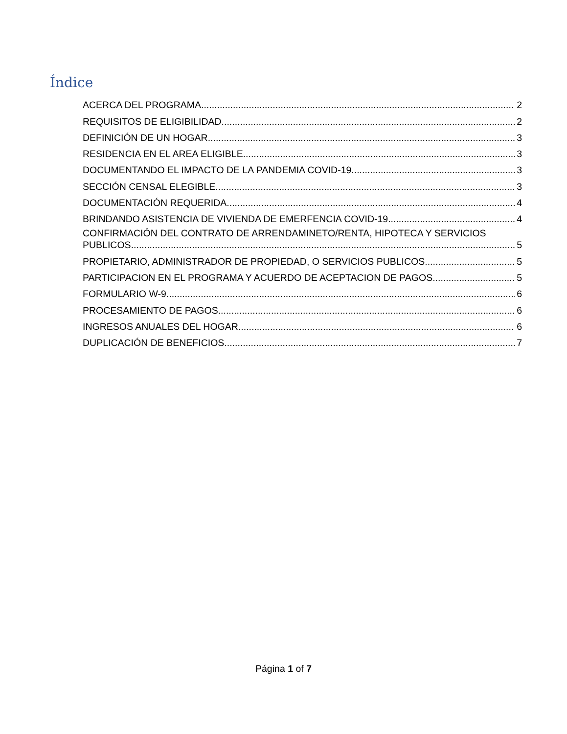Índice
ACERCA DEL PROGRAMA 2
REQUISITOS DE ELIGIBILIDAD 2
DEFINICIÓN DE UN HOGAR 3
RESIDENCIA EN EL AREA ELIGIBLE 3
DOCUMENTANDO EL IMPACTO DE LA PANDEMIA COVID-19 3
SECCIÓN CENSAL ELEGIBLE 3
DOCUMENTACIÓN REQUERIDA 4
BRINDANDO ASISTENCIA DE VIVIENDA DE EMERFENCIA COVID-19 4
CONFIRMACIÓN DEL CONTRATO DE ARRENDAMINETO/RENTA, HIPOTECA Y SERVICIOS
PUBLICOS 5
PROPIETARIO, ADMINISTRADOR DE PROPIEDAD, O SERVICIOS PUBLICOS 5
PARTICIPACION EN EL PROGRAMA Y ACUERDO DE ACEPTACION DE PAGOS 5
FORMULARIO W-9 6
PROCESAMIENTO DE PAGOS 6
INGRESOS ANUALES DEL HOGAR 6
DUPLICACIÓN DE BENEFICIOS 7
Página 1 of 7